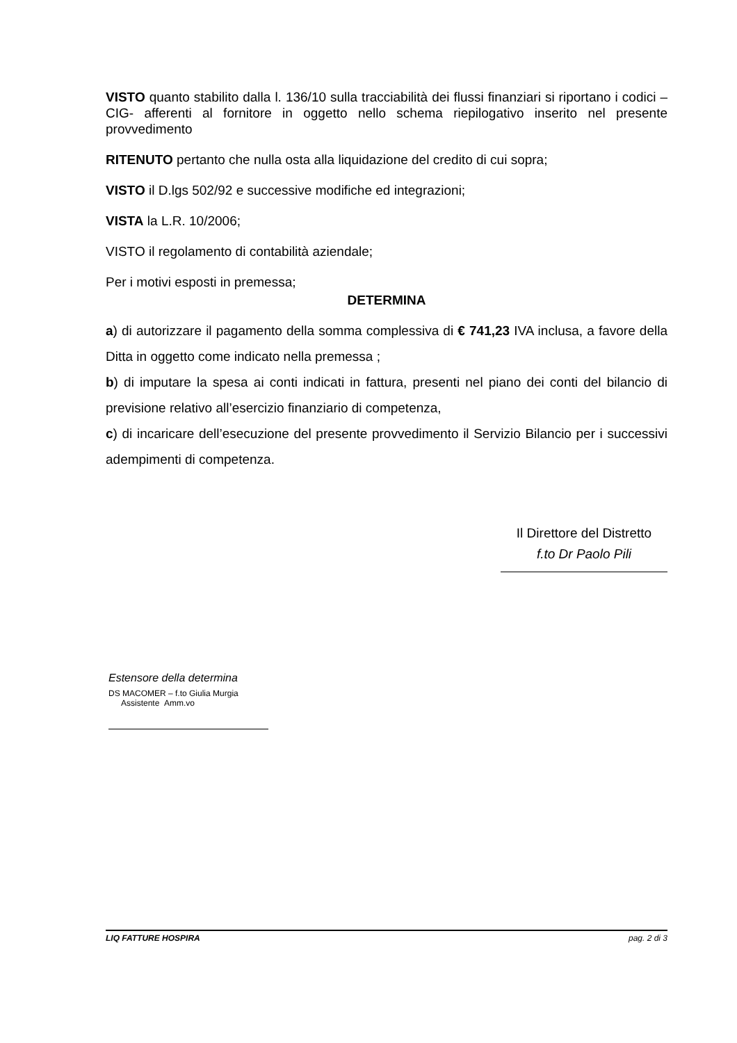VISTO quanto stabilito dalla l. 136/10 sulla tracciabilità dei flussi finanziari si riportano i codici –CIG- afferenti al fornitore in oggetto nello schema riepilogativo inserito nel presente provvedimento
RITENUTO pertanto che nulla osta alla liquidazione del credito di cui sopra;
VISTO il D.lgs 502/92 e successive modifiche ed integrazioni;
VISTA la L.R. 10/2006;
VISTO il regolamento di contabilità aziendale;
Per i motivi esposti in premessa;
DETERMINA
a) di autorizzare il pagamento della somma complessiva di € 741,23 IVA inclusa, a favore della Ditta in oggetto come indicato nella premessa ;
b) di imputare la spesa ai conti indicati in fattura, presenti nel piano dei conti del bilancio di previsione relativo all’esercizio finanziario di competenza,
c) di incaricare dell’esecuzione del presente provvedimento il Servizio Bilancio per i successivi adempimenti di competenza.
Il Direttore del Distretto
f.to Dr Paolo Pili
Estensore della determina
DS MACOMER – f.to Giulia Murgia
Assistente Amm.vo
LIQ FATTURE HOSPIRA pag. 2 di 3